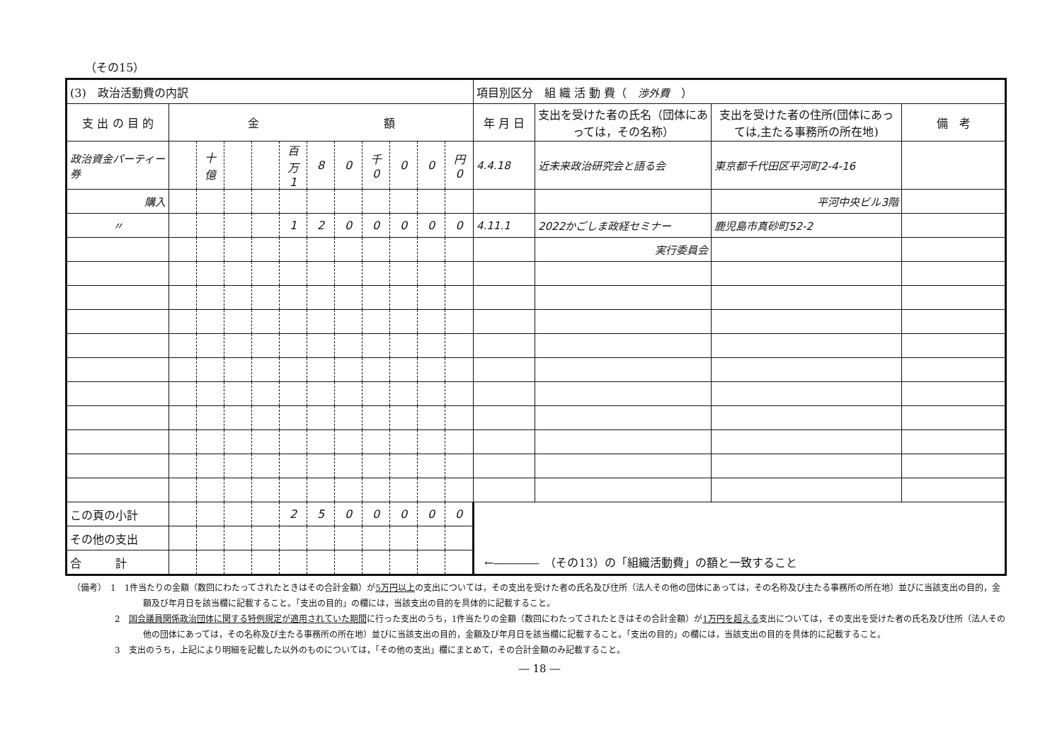（その15）
| (3) 政治活動費の内訳 | | | | | | | | | | | | 項目別区分 組 織 活 動 費（ 渉外費 ） | | | |
| --- | --- | --- | --- | --- | --- | --- | --- | --- | --- | --- | --- | --- | --- | --- | --- |
| 支 出 の 目 的 | 金 額 | | | | | | | | | | | 年 月 日 | 支出を受けた者の氏名（団体にあっては，その名称） | 支出を受けた者の住所(団体にあっては,主たる事務所の所在地) | 備 考 |
| 政治資金パーティー券 | | 十億 | | | 百万 1 | 8 | 0 | 千 0 | 0 | 0 | 円 0 | 4.4.18 | 近未来政治研究会と語る会 | 東京都千代田区平河町2-4-16 | |
| 購入 | | | | | | | | | | | | | | 平河中央ビル3階 | |
| 〃 | | | | | 1 | 2 | 0 | 0 | 0 | 0 | 0 | 4.11.1 | 2022かごしま政経セミナー | 鹿児島市真砂町52-2 | |
| | | | | | | | | | | | | | 実行委員会 | | |
| この頁の小計 | | | | | 2 | 5 | 0 | 0 | 0 | 0 | 0 | | | | |
| その他の支出 | | | | | | | | | | | | | | | |
| 合 計 | | | | | | | | | | | | ←―――― （その13）の「組織活動費」の額と一致すること | | | |
（備考）　1　1件当たりの金額（数回にわたってされたときはその合計金額）が5万円以上の支出については，その支出を受けた者の氏名及び住所（法人その他の団体にあっては，その名称及び主たる事務所の所在地）並びに当該支出の目的，金額及び年月日を該当欄に記載すること。「支出の目的」の欄には，当該支出の目的を具体的に記載すること。
　　　　　2　国会議員関係政治団体に関する特例規定が適用されていた期間に行った支出のうち，1件当たりの金額（数回にわたってされたときはその合計金額）が1万円を超える支出については，その支出を受けた者の氏名及び住所（法人その他の団体にあっては，その名称及び主たる事務所の所在地）並びに当該支出の目的，金額及び年月日を該当欄に記載すること。「支出の目的」の欄には，当該支出の目的を具体的に記載すること。
　　　　　3　支出のうち，上記により明細を記載した以外のものについては，「その他の支出」欄にまとめて，その合計金額のみ記載すること。
― 18 ―